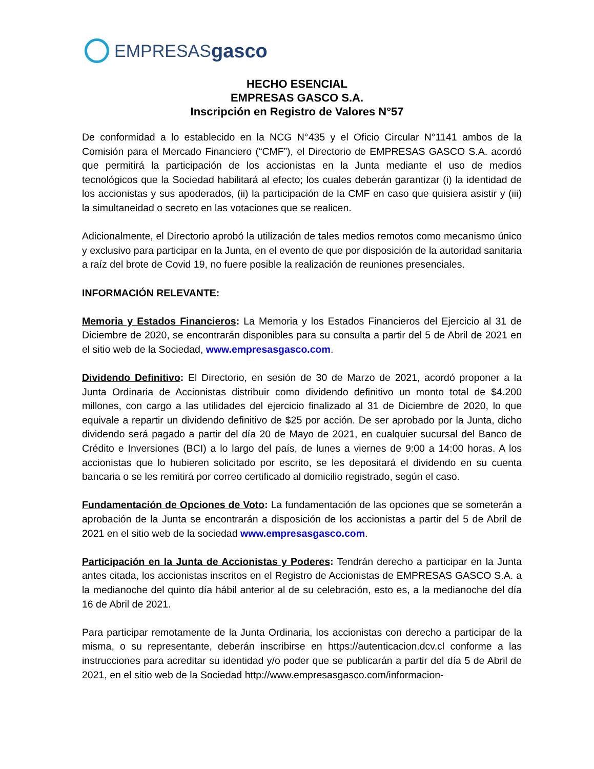EMPRESAS gasco
HECHO ESENCIAL
EMPRESAS GASCO S.A.
Inscripción en Registro de Valores N°57
De conformidad a lo establecido en la NCG N°435 y el Oficio Circular N°1141 ambos de la Comisión para el Mercado Financiero (“CMF”), el Directorio de EMPRESAS GASCO S.A. acordó que permitirá la participación de los accionistas en la Junta mediante el uso de medios tecnológicos que la Sociedad habilitará al efecto; los cuales deberán garantizar (i) la identidad de los accionistas y sus apoderados, (ii) la participación de la CMF en caso que quisiera asistir y (iii) la simultaneidad o secreto en las votaciones que se realicen.
Adicionalmente, el Directorio aprobó la utilización de tales medios remotos como mecanismo único y exclusivo para participar en la Junta, en el evento de que por disposición de la autoridad sanitaria a raíz del brote de Covid 19, no fuere posible la realización de reuniones presenciales.
INFORMACIÓN RELEVANTE:
Memoria y Estados Financieros: La Memoria y los Estados Financieros del Ejercicio al 31 de Diciembre de 2020, se encontrarán disponibles para su consulta a partir del 5 de Abril de 2021 en el sitio web de la Sociedad, www.empresasgasco.com.
Dividendo Definitivo: El Directorio, en sesión de 30 de Marzo de 2021, acordó proponer a la Junta Ordinaria de Accionistas distribuir como dividendo definitivo un monto total de $4.200 millones, con cargo a las utilidades del ejercicio finalizado al 31 de Diciembre de 2020, lo que equivale a repartir un dividendo definitivo de $25 por acción. De ser aprobado por la Junta, dicho dividendo será pagado a partir del día 20 de Mayo de 2021, en cualquier sucursal del Banco de Crédito e Inversiones (BCI) a lo largo del país, de lunes a viernes de 9:00 a 14:00 horas. A los accionistas que lo hubieren solicitado por escrito, se les depositará el dividendo en su cuenta bancaria o se les remitirá por correo certificado al domicilio registrado, según el caso.
Fundamentación de Opciones de Voto: La fundamentación de las opciones que se someterán a aprobación de la Junta se encontrarán a disposición de los accionistas a partir del 5 de Abril de 2021 en el sitio web de la sociedad www.empresasgasco.com.
Participación en la Junta de Accionistas y Poderes: Tendrán derecho a participar en la Junta antes citada, los accionistas inscritos en el Registro de Accionistas de EMPRESAS GASCO S.A. a la medianoche del quinto día hábil anterior al de su celebración, esto es, a la medianoche del día 16 de Abril de 2021.
Para participar remotamente de la Junta Ordinaria, los accionistas con derecho a participar de la misma, o su representante, deberán inscribirse en https://autenticacion.dcv.cl conforme a las instrucciones para acreditar su identidad y/o poder que se publicarán a partir del día 5 de Abril de 2021, en el sitio web de la Sociedad http://www.empresasgasco.com/informacion-